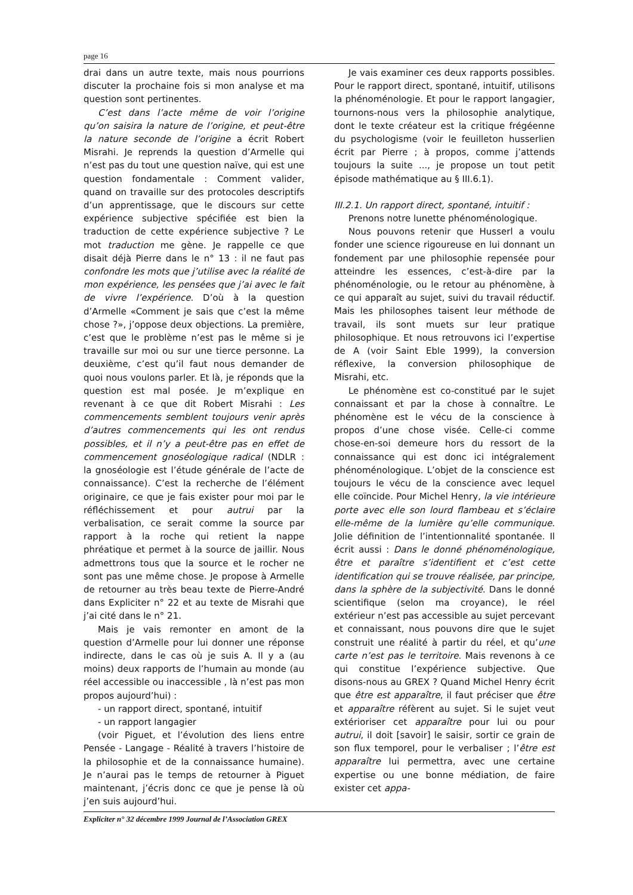page 16
drai dans un autre texte, mais nous pourrions discuter la prochaine fois si mon analyse et ma question sont pertinentes.
C’est dans l’acte même de voir l’origine qu’on saisira la nature de l’origine, et peut-être la nature seconde de l’origine a écrit Robert Misrahi. Je reprends la question d’Armelle qui n’est pas du tout une question naïve, qui est une question fondamentale : Comment valider, quand on travaille sur des protocoles descriptifs d’un apprentissage, que le discours sur cette expérience subjective spécifiée est bien la traduction de cette expérience subjective ? Le mot traduction me gène. Je rappelle ce que disait déjà Pierre dans le n° 13 : il ne faut pas confondre les mots que j’utilise avec la réalité de mon expérience, les pensées que j’ai avec le fait de vivre l’expérience. D’où à la question d’Armelle «Comment je sais que c’est la même chose ?», j’oppose deux objections. La première, c’est que le problème n’est pas le même si je travaille sur moi ou sur une tierce personne. La deuxième, c’est qu’il faut nous demander de quoi nous voulons parler. Et là, je réponds que la question est mal posée. Je m’explique en revenant à ce que dit Robert Misrahi : Les commencements semblent toujours venir après d’autres commencements qui les ont rendus possibles, et il n’y a peut-être pas en effet de commencement gnoséologique radical (NDLR : la gnoséologie est l’étude générale de l’acte de connaissance). C’est la recherche de l’élément originaire, ce que je fais exister pour moi par le réfléchissement et pour autrui par la verbalisation, ce serait comme la source par rapport à la roche qui retient la nappe phréatique et permet à la source de jaillir. Nous admettrons tous que la source et le rocher ne sont pas une même chose. Je propose à Armelle de retourner au très beau texte de Pierre-André dans Expliciter n° 22 et au texte de Misrahi que j’ai cité dans le n° 21.
Mais je vais remonter en amont de la question d’Armelle pour lui donner une réponse indirecte, dans le cas où je suis A. Il y a (au moins) deux rapports de l’humain au monde (au réel accessible ou inaccessible , là n’est pas mon propos aujourd’hui) :
- un rapport direct, spontané, intuitif
- un rapport langagier
(voir Piguet, et l’évolution des liens entre Pensée - Langage - Réalité à travers l’histoire de la philosophie et de la connaissance humaine). Je n’aurai pas le temps de retourner à Piguet maintenant, j’écris donc ce que je pense là où j’en suis aujourd’hui.
Je vais examiner ces deux rapports possibles. Pour le rapport direct, spontané, intuitif, utilisons la phénoménologie. Et pour le rapport langagier, tournons-nous vers la philosophie analytique, dont le texte créateur est la critique frégéenne du psychologisme (voir le feuilleton husserlien écrit par Pierre ; à propos, comme j’attends toujours la suite ..., je propose un tout petit épisode mathématique au § III.6.1).
III.2.1. Un rapport direct, spontané, intuitif :
Prenons notre lunette phénoménologique.
Nous pouvons retenir que Husserl a voulu fonder une science rigoureuse en lui donnant un fondement par une philosophie repensée pour atteindre les essences, c’est-à-dire par la phénoménologie, ou le retour au phénomène, à ce qui apparaît au sujet, suivi du travail réductif. Mais les philosophes taisent leur méthode de travail, ils sont muets sur leur pratique philosophique. Et nous retrouvons ici l’expertise de A (voir Saint Eble 1999), la conversion réflexive, la conversion philosophique de Misrahi, etc.
Le phénomène est co-constitué par le sujet connaissant et par la chose à connaître. Le phénomène est le vécu de la conscience à propos d’une chose visée. Celle-ci comme chose-en-soi demeure hors du ressort de la connaissance qui est donc ici intégralement phénoménologique. L’objet de la conscience est toujours le vécu de la conscience avec lequel elle coïncide. Pour Michel Henry, la vie intérieure porte avec elle son lourd flambeau et s’éclaire elle-même de la lumière qu’elle communique. Jolie définition de l’intentionnalité spontanée. Il écrit aussi : Dans le donné phénoménologique, être et paraître s’identifient et c’est cette identification qui se trouve réalisée, par principe, dans la sphère de la subjectivité. Dans le donné scientifique (selon ma croyance), le réel extérieur n’est pas accessible au sujet percevant et connaissant, nous pouvons dire que le sujet construit une réalité à partir du réel, et qu’une carte n’est pas le territoire. Mais revenons à ce qui constitue l’expérience subjective. Que disons-nous au GREX ? Quand Michel Henry écrit que être est apparaître, il faut préciser que être et apparaître réfèrent au sujet. Si le sujet veut extérioriser cet apparaître pour lui ou pour autrui, il doit [savoir] le saisir, sortir ce grain de son flux temporel, pour le verbaliser ; l’être est apparaître lui permettra, avec une certaine expertise ou une bonne médiation, de faire exister cet appa-
Expliciter n° 32 décembre 1999 Journal de l’Association GREX